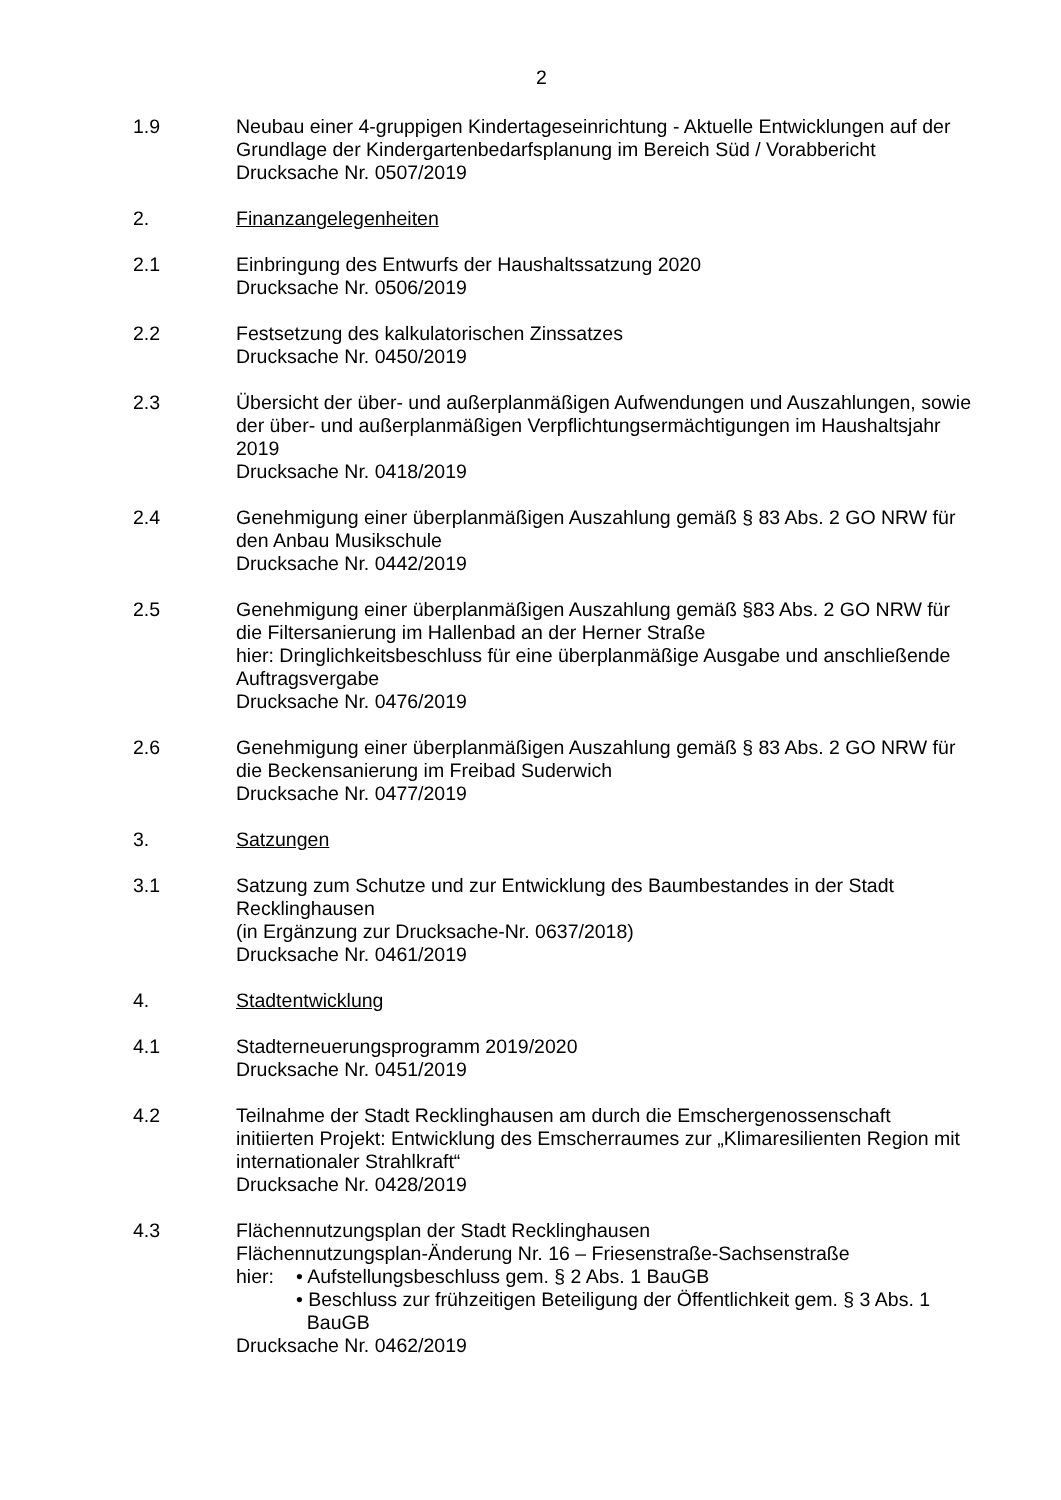2
1.9 Neubau einer 4-gruppigen Kindertageseinrichtung - Aktuelle Entwicklungen auf der Grundlage der Kindergartenbedarfsplanung im Bereich Süd / Vorabbericht
Drucksache Nr. 0507/2019
2. Finanzangelegenheiten
2.1 Einbringung des Entwurfs der Haushaltssatzung 2020
Drucksache Nr. 0506/2019
2.2 Festsetzung des kalkulatorischen Zinssatzes
Drucksache Nr. 0450/2019
2.3 Übersicht der über- und außerplanmäßigen Aufwendungen und Auszahlungen, sowie der über- und außerplanmäßigen Verpflichtungsermächtigungen im Haushaltsjahr 2019
Drucksache Nr. 0418/2019
2.4 Genehmigung einer überplanmäßigen Auszahlung gemäß § 83 Abs. 2 GO NRW für den Anbau Musikschule
Drucksache Nr. 0442/2019
2.5 Genehmigung einer überplanmäßigen Auszahlung gemäß §83 Abs. 2 GO NRW für die Filtersanierung im Hallenbad an der Herner Straße
hier: Dringlichkeitsbeschluss für eine überplanmäßige Ausgabe und anschließende Auftragsvergabe
Drucksache Nr. 0476/2019
2.6 Genehmigung einer überplanmäßigen Auszahlung gemäß § 83 Abs. 2 GO NRW für die Beckensanierung im Freibad Suderwich
Drucksache Nr. 0477/2019
3. Satzungen
3.1 Satzung zum Schutze und zur Entwicklung des Baumbestandes in der Stadt Recklinghausen
(in Ergänzung zur Drucksache-Nr. 0637/2018)
Drucksache Nr. 0461/2019
4. Stadtentwicklung
4.1 Stadterneuerungsprogramm 2019/2020
Drucksache Nr. 0451/2019
4.2 Teilnahme der Stadt Recklinghausen am durch die Emschergenossenschaft initiierten Projekt: Entwicklung des Emscherraumes zur „Klimaresilienten Region mit internationaler Strahlkraft“
Drucksache Nr. 0428/2019
4.3 Flächennutzungsplan der Stadt Recklinghausen
Flächennutzungsplan-Änderung Nr. 16 – Friesenstraße-Sachsenstraße
hier: • Aufstellungsbeschluss gem. § 2 Abs. 1 BauGB
• Beschluss zur frühzeitigen Beteiligung der Öffentlichkeit gem. § 3 Abs. 1
BauGB
Drucksache Nr. 0462/2019